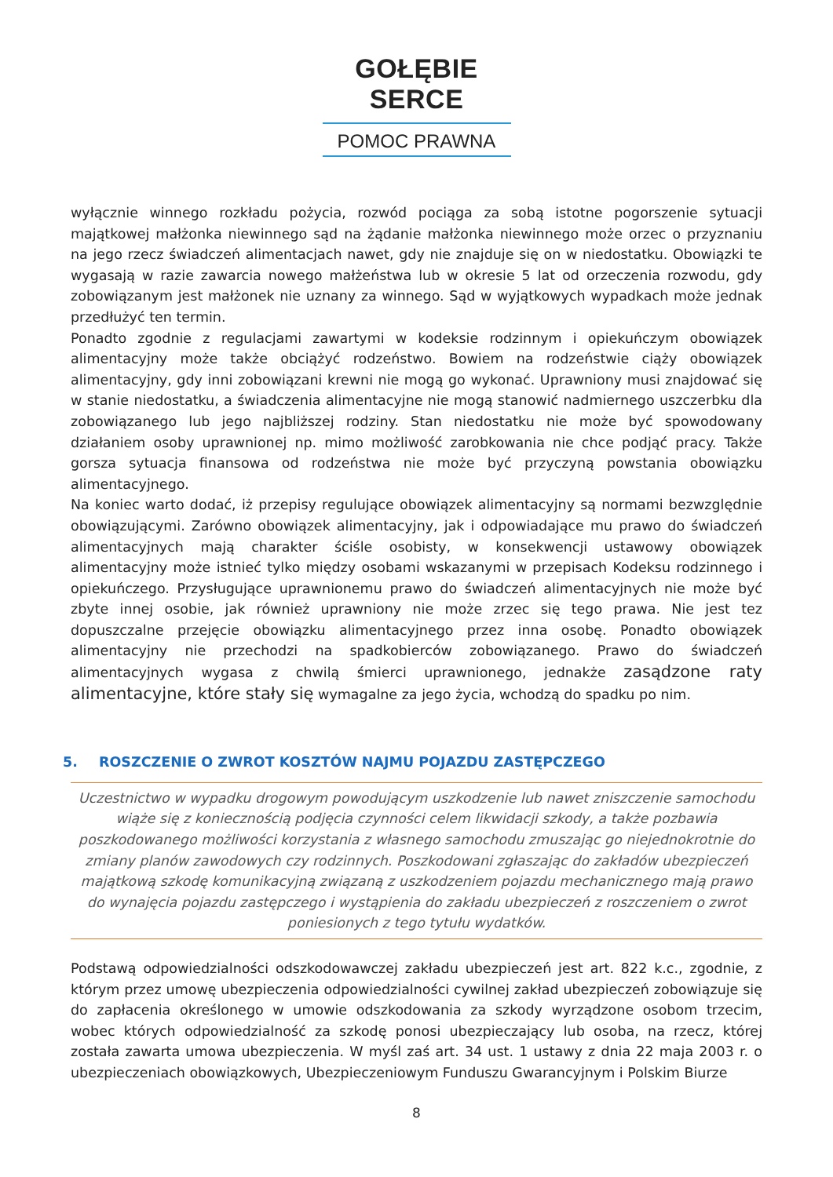GOŁĘBIE SERCE
POMOC PRAWNA
wyłącznie winnego rozkładu pożycia, rozwód pociąga za sobą istotne pogorszenie sytuacji majątkowej małżonka niewinnego sąd na żądanie małżonka niewinnego może orzec o przyznaniu na jego rzecz świadczeń alimentacjach nawet, gdy nie znajduje się on w niedostatku. Obowiązki te wygasają w razie zawarcia nowego małżeństwa lub w okresie 5 lat od orzeczenia rozwodu, gdy zobowiązanym jest małżonek nie uznany za winnego. Sąd w wyjątkowych wypadkach może jednak przedłużyć ten termin.
Ponadto zgodnie z regulacjami zawartymi w kodeksie rodzinnym i opiekuńczym obowiązek alimentacyjny może także obciążyć rodzeństwo. Bowiem na rodzeństwie ciąży obowiązek alimentacyjny, gdy inni zobowiązani krewni nie mogą go wykonać. Uprawniony musi znajdować się w stanie niedostatku, a świadczenia alimentacyjne nie mogą stanowić nadmiernego uszczerbku dla zobowiązanego lub jego najbliższej rodziny. Stan niedostatku nie może być spowodowany działaniem osoby uprawnionej np. mimo możliwość zarobkowania nie chce podjąć pracy. Także gorsza sytuacja finansowa od rodzeństwa nie może być przyczyną powstania obowiązku alimentacyjnego.
Na koniec warto dodać, iż przepisy regulujące obowiązek alimentacyjny są normami bezwzględnie obowiązującymi. Zarówno obowiązek alimentacyjny, jak i odpowiadające mu prawo do świadczeń alimentacyjnych mają charakter ściśle osobisty, w konsekwencji ustawowy obowiązek alimentacyjny może istnieć tylko między osobami wskazanymi w przepisach Kodeksu rodzinnego i opiekuńczego. Przysługujące uprawnionemu prawo do świadczeń alimentacyjnych nie może być zbyte innej osobie, jak również uprawniony nie może zrzec się tego prawa. Nie jest tez dopuszczalne przejęcie obowiązku alimentacyjnego przez inna osobę. Ponadto obowiązek alimentacyjny nie przechodzi na spadkobierców zobowiązanego. Prawo do świadczeń alimentacyjnych wygasa z chwilą śmierci uprawnionego, jednakże zasądzone raty alimentacyjne, które stały się wymagalne za jego życia, wchodzą do spadku po nim.
5. ROSZCZENIE O ZWROT KOSZTÓW NAJMU POJAZDU ZASTĘPCZEGO
Uczestnictwo w wypadku drogowym powodującym uszkodzenie lub nawet zniszczenie samochodu wiąże się z koniecznością podjęcia czynności celem likwidacji szkody, a także pozbawia poszkodowanego możliwości korzystania z własnego samochodu zmuszając go niejednokrotnie do zmiany planów zawodowych czy rodzinnych. Poszkodowani zgłaszając do zakładów ubezpieczeń majątkową szkodę komunikacyjną związaną z uszkodzeniem pojazdu mechanicznego mają prawo do wynajęcia pojazdu zastępczego i wystąpienia do zakładu ubezpieczeń z roszczeniem o zwrot poniesionych z tego tytułu wydatków.
Podstawą odpowiedzialności odszkodowawczej zakładu ubezpieczeń jest art. 822 k.c., zgodnie, z którym przez umowę ubezpieczenia odpowiedzialności cywilnej zakład ubezpieczeń zobowiązuje się do zapłacenia określonego w umowie odszkodowania za szkody wyrządzone osobom trzecim, wobec których odpowiedzialność za szkodę ponosi ubezpieczający lub osoba, na rzecz, której została zawarta umowa ubezpieczenia. W myśl zaś art. 34 ust. 1 ustawy z dnia 22 maja 2003 r. o ubezpieczeniach obowiązkowych, Ubezpieczeniowym Funduszu Gwarancyjnym i Polskim Biurze
8